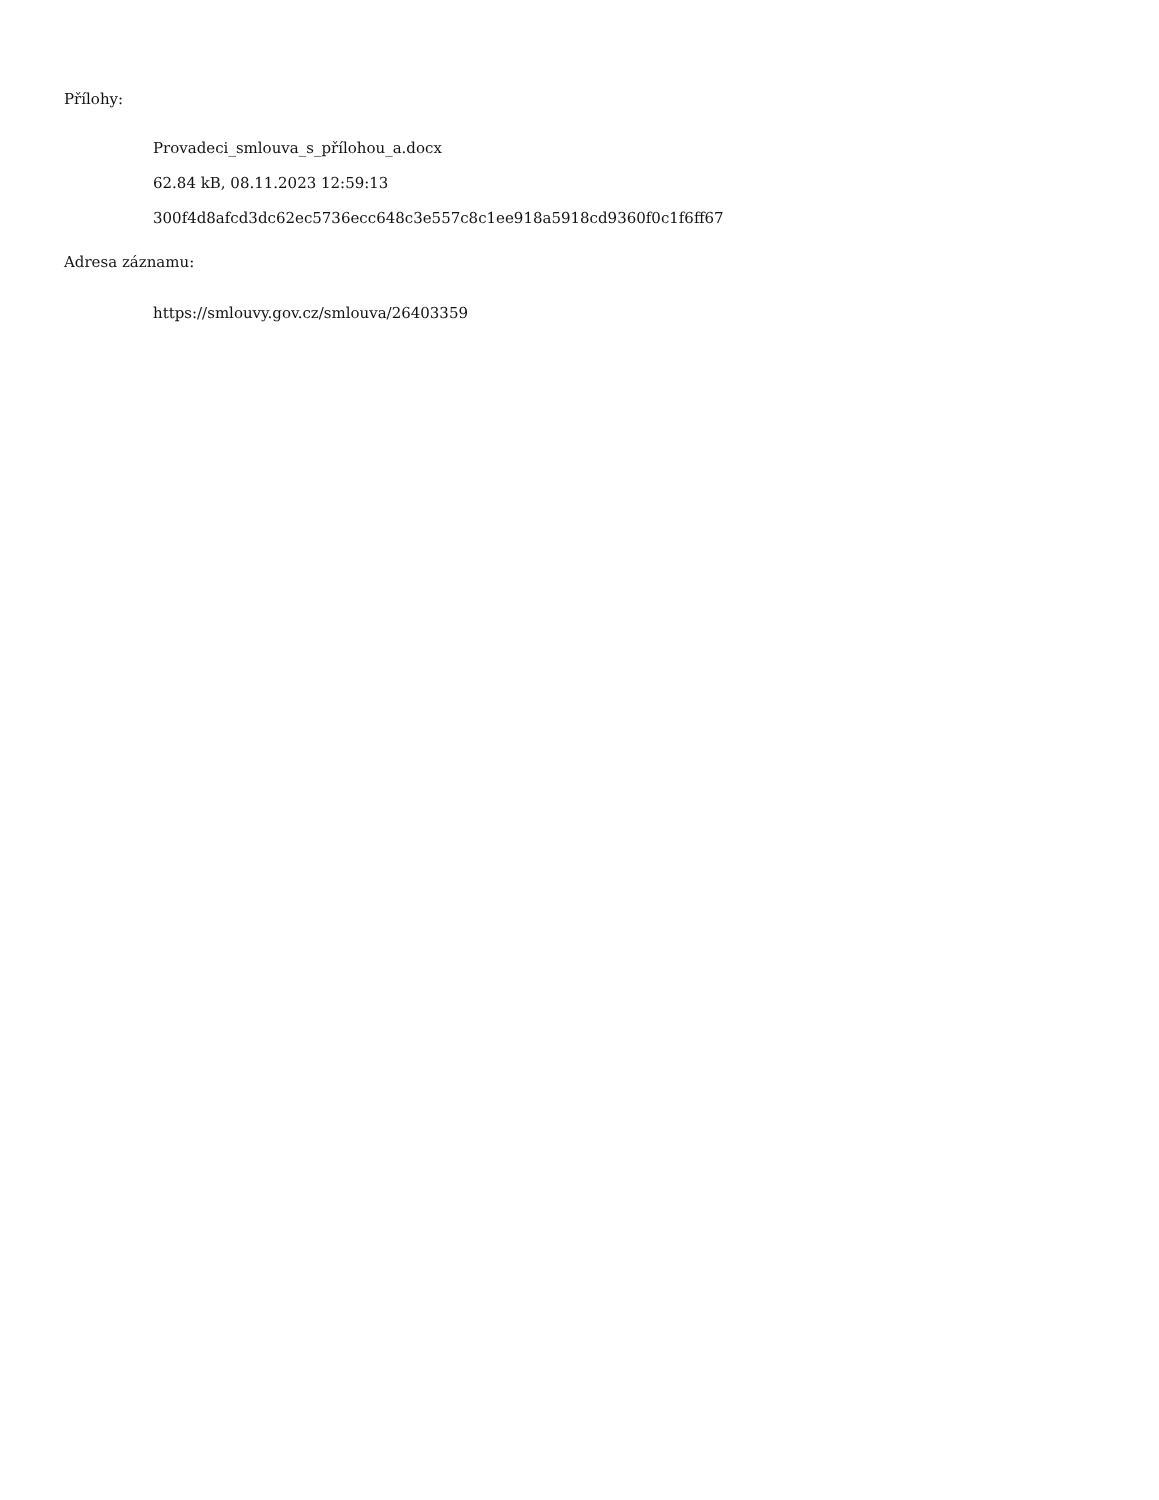Přílohy:
Provadeci_smlouva_s_přílohou_a.docx
62.84 kB, 08.11.2023 12:59:13
300f4d8afcd3dc62ec5736ecc648c3e557c8c1ee918a5918cd9360f0c1f6ff67
Adresa záznamu:
https://smlouvy.gov.cz/smlouva/26403359